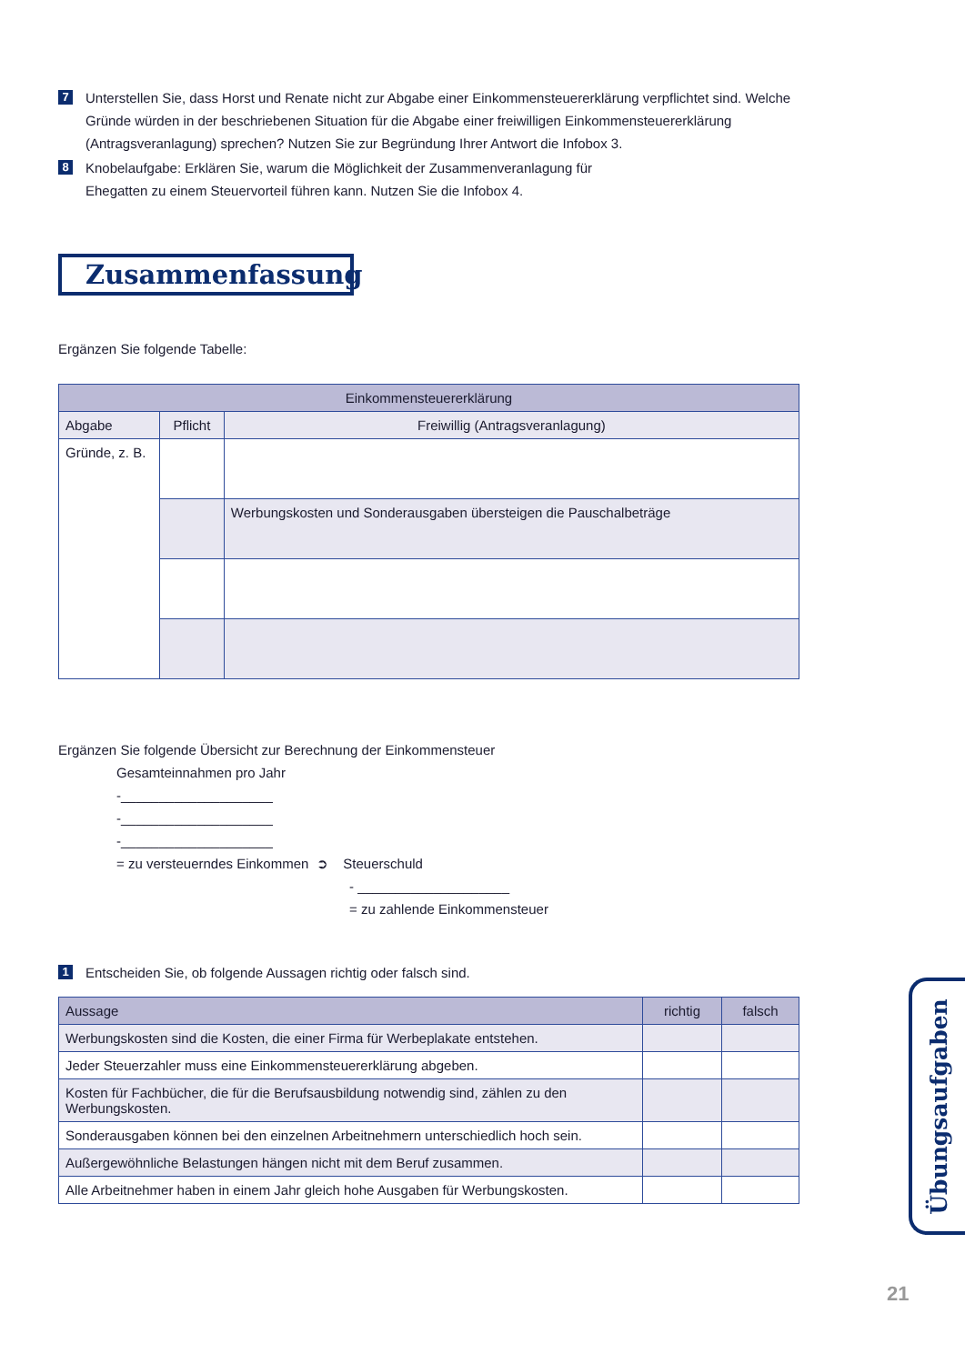7
Unterstellen Sie, dass Horst und Renate nicht zur Abgabe einer Einkommensteuererklärung verpflichtet sind. Welche Gründe würden in der beschriebenen Situation für die Abgabe einer freiwilligen Einkommensteuererklärung (Antragsveranlagung) sprechen? Nutzen Sie zur Begründung Ihrer Antwort die Infobox 3.
8
Knobelaufgabe: Erklären Sie, warum die Möglichkeit der Zusammenveranlagung für
Ehegatten zu einem Steuervorteil führen kann. Nutzen Sie die Infobox 4.
Zusammenfassung
Ergänzen Sie folgende Tabelle:
| Einkommensteuererklärung | | |
| --- | --- | --- |
| Abgabe | Pflicht | Freiwillig (Antragsveranlagung) |
| Gründe, z. B. | | |
| | | Werbungskosten und Sonderausgaben übersteigen die Pauschalbeträge |
Ergänzen Sie folgende Übersicht zur Berechnung der Einkommensteuer
Gesamteinnahmen pro Jahr
-____________________
-____________________
-____________________
= zu versteuerndes Einkommen ➲ Steuerschuld
- ____________________
= zu zahlende Einkommensteuer
1
Entscheiden Sie, ob folgende Aussagen richtig oder falsch sind.
| Aussage | richtig | falsch |
| Werbungskosten sind die Kosten, die einer Firma für Werbeplakate entstehen. | | |
| Jeder Steuerzahler muss eine Einkommensteuererklärung abgeben. | | |
| Kosten für Fachbücher, die für die Berufsausbildung notwendig sind, zählen zu den Werbungskosten. | | |
| Sonderausgaben können bei den einzelnen Arbeitnehmern unterschiedlich hoch sein. | | |
| Außergewöhnliche Belastungen hängen nicht mit dem Beruf zusammen. | | |
| Alle Arbeitnehmer haben in einem Jahr gleich hohe Ausgaben für Werbungskosten. | | |
Übungsaufgaben
21